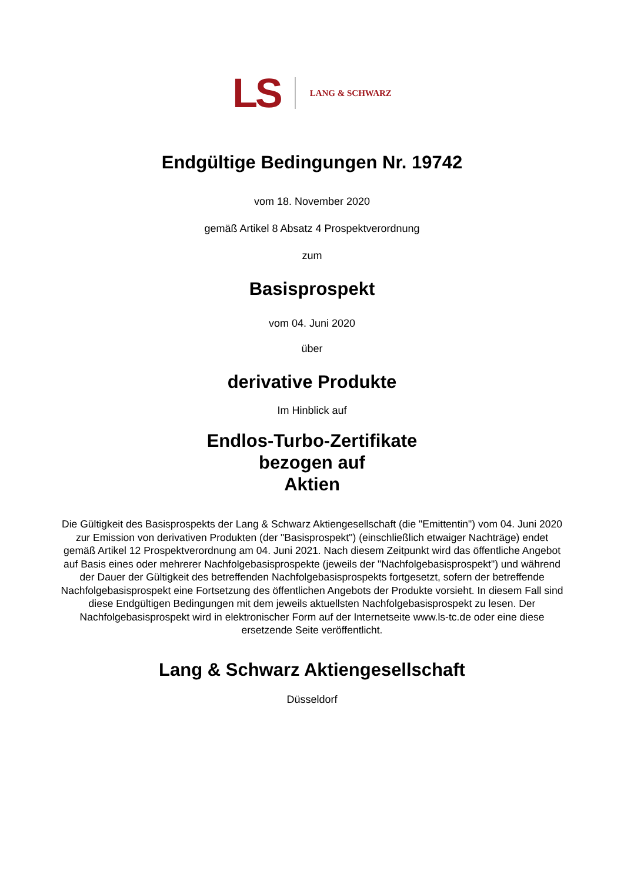LS LANG & SCHWARZ
Endgültige Bedingungen Nr. 19742
vom 18. November 2020
gemäß Artikel 8 Absatz 4 Prospektverordnung
zum
Basisprospekt
vom 04. Juni 2020
über
derivative Produkte
Im Hinblick auf
Endlos-Turbo-Zertifikate
bezogen auf
Aktien
Die Gültigkeit des Basisprospekts der Lang & Schwarz Aktiengesellschaft (die "Emittentin") vom 04. Juni 2020 zur Emission von derivativen Produkten (der "Basisprospekt") (einschließlich etwaiger Nachträge) endet gemäß Artikel 12 Prospektverordnung am 04. Juni 2021. Nach diesem Zeitpunkt wird das öffentliche Angebot auf Basis eines oder mehrerer Nachfolgebasisprospekte (jeweils der "Nachfolgebasisprospekt") und während der Dauer der Gültigkeit des betreffenden Nachfolgebasisprospekts fortgesetzt, sofern der betreffende Nachfolgebasisprospekt eine Fortsetzung des öffentlichen Angebots der Produkte vorsieht. In diesem Fall sind diese Endgültigen Bedingungen mit dem jeweils aktuellsten Nachfolgebasisprospekt zu lesen. Der Nachfolgebasisprospekt wird in elektronischer Form auf der Internetseite www.ls-tc.de oder eine diese ersetzende Seite veröffentlicht.
Lang & Schwarz Aktiengesellschaft
Düsseldorf